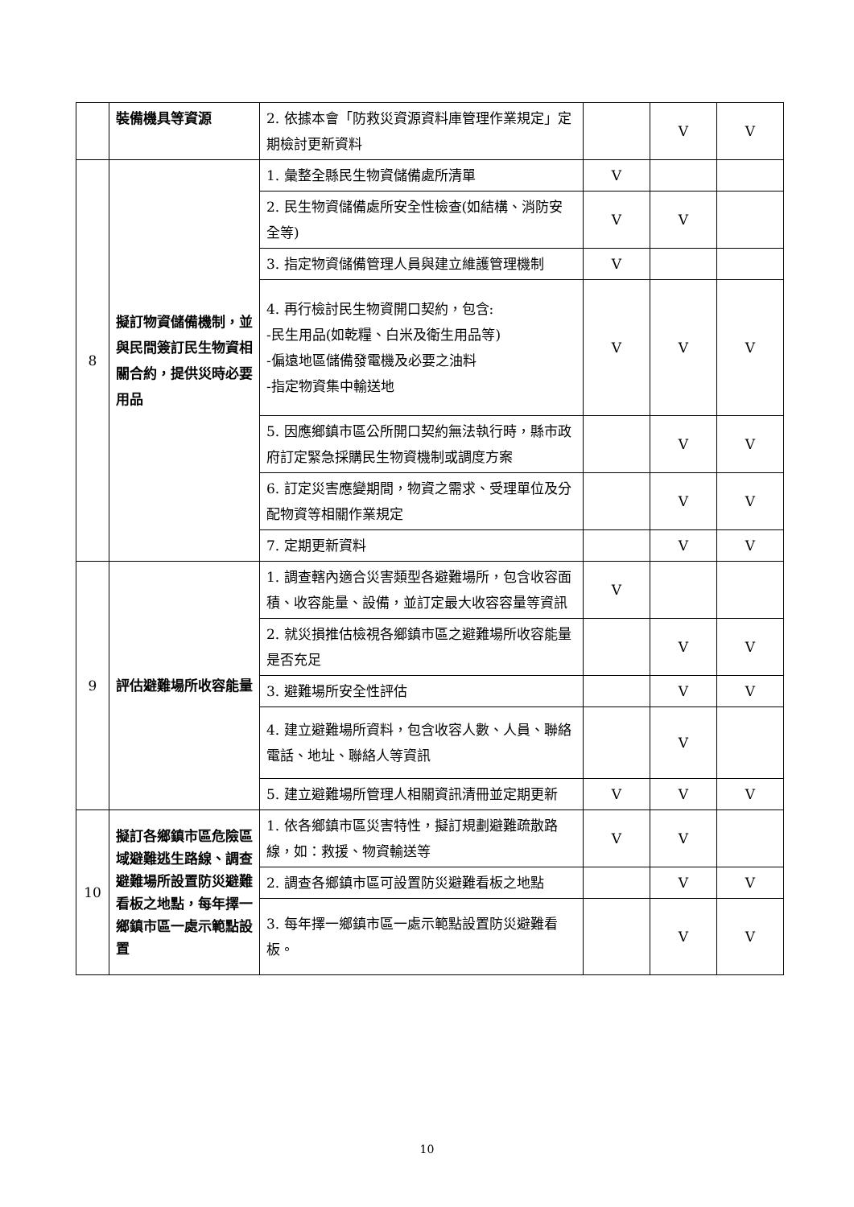| | 裝備機具等資源 | 2. 依據本會「防救災資源資料庫管理作業規定」定期檢討更新資料 | | V | V |
| 8 | 擬訂物資儲備機制，並與民間簽訂民生物資相關合約，提供災時必要用品 | 1. 彙整全縣民生物資儲備處所清單 | V | | |
| | | 2. 民生物資儲備處所安全性檢查(如結構、消防安全等) | V | V | |
| | | 3. 指定物資儲備管理人員與建立維護管理機制 | V | | |
| | | 4. 再行檢討民生物資開口契約，包含: -民生用品(如乾糧、白米及衛生用品等) -偏遠地區儲備發電機及必要之油料 -指定物資集中輸送地 | V | V | V |
| | | 5. 因應鄉鎮市區公所開口契約無法執行時，縣市政府訂定緊急採購民生物資機制或調度方案 | | V | V |
| | | 6. 訂定災害應變期間，物資之需求、受理單位及分配物資等相關作業規定 | | V | V |
| | | 7. 定期更新資料 | | V | V |
| 9 | 評估避難場所收容能量 | 1. 調查轄內適合災害類型各避難場所，包含收容面積、收容能量、設備，並訂定最大收容容量等資訊 | V | | |
| | | 2. 就災損推估檢視各鄉鎮市區之避難場所收容能量是否充足 | | V | V |
| | | 3. 避難場所安全性評估 | | V | V |
| | | 4. 建立避難場所資料，包含收容人數、人員、聯絡電話、地址、聯絡人等資訊 | | V | |
| | | 5. 建立避難場所管理人相關資訊清冊並定期更新 | V | V | V |
| 10 | 擬訂各鄉鎮市區危險區域避難逃生路線、調查避難場所設置防災避難看板之地點，每年擇一鄉鎮市區一處示範點設置 | 1. 依各鄉鎮市區災害特性，擬訂規劃避難疏散路線，如：救援、物資輸送等 | V | V | |
| | | 2. 調查各鄉鎮市區可設置防災避難看板之地點 | | V | V |
| | | 3. 每年擇一鄉鎮市區一處示範點設置防災避難看板。 | | V | V |
10